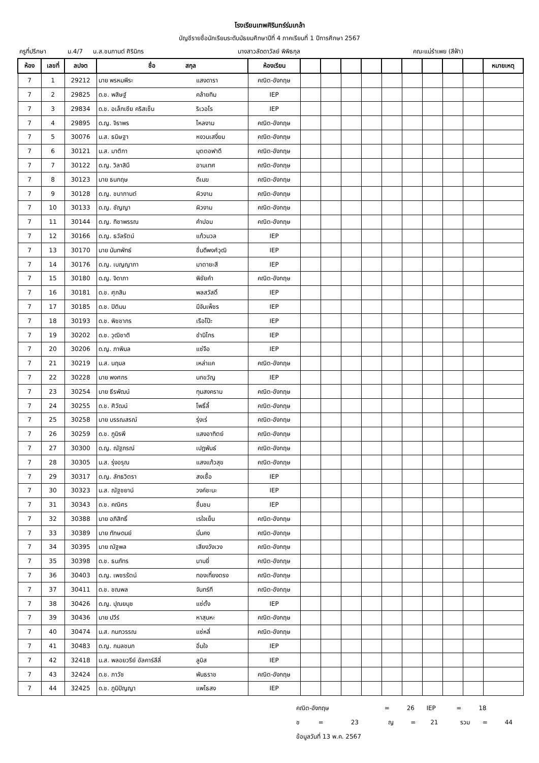โรงเรียนเทพศิรินทร์ร่มเกล้า
บัญชีรายชื่อนักเรียนระดับมัธยมศึกษาปีที่ 4 ภาคเรียนที่ 1 ปีการศึกษา 2567
ครูที่ปรึกษา ม.4/7 น.ส.ชนกานต์ ศิรินิกร นางสาวลัดดาวัลย์ พิพิธกุล คณะแม่รำเพย (สีฟ้า)
| ห้อง | เลขที่ | ลปจต | ชื่อ สกุล | | ห้องเรียน | | | | | | | | | | หมายเหตุ |
| --- | --- | --- | --- | --- | --- | --- | --- | --- | --- | --- | --- | --- | --- | --- | --- |
| 7 | 1 | 29212 | นาย พรหมพีระ | แสงดารา | คณิต-อังกฤษ | | | | | | | | | | |
| 7 | 2 | 29825 | ด.ช. พสิษฐ์ | คล้ายทิม | IEP | | | | | | | | | | |
| 7 | 3 | 29834 | ด.ช. อเล็กเซีย คริสเซ็น | ริเวอโร | IEP | | | | | | | | | | |
| 7 | 4 | 29895 | ด.ญ. จิราพร | ไหลงาม | คณิต-อังกฤษ | | | | | | | | | | |
| 7 | 5 | 30076 | น.ส. ธนิษฐา | หงวนเสงี่ยม | คณิต-อังกฤษ | | | | | | | | | | |
| 7 | 6 | 30121 | น.ส. มาติกา | มุตตอฟาดี | คณิต-อังกฤษ | | | | | | | | | | |
| 7 | 7 | 30122 | ด.ญ. วิลาสินี | อามเทศ | คณิต-อังกฤษ | | | | | | | | | | |
| 7 | 8 | 30123 | นาย ธนกฤษ | ดีเมฆ | คณิต-อังกฤษ | | | | | | | | | | |
| 7 | 9 | 30128 | ด.ญ. ชนากานต์ | ผิวงาม | คณิต-อังกฤษ | | | | | | | | | | |
| 7 | 10 | 30133 | ด.ญ. ชัญญา | ผิวงาม | คณิต-อังกฤษ | | | | | | | | | | |
| 7 | 11 | 30144 | ด.ญ. ทิชาพรรณ | คำปอม | คณิต-อังกฤษ | | | | | | | | | | |
| 7 | 12 | 30166 | ด.ญ. ธวัลรัตน์ | แก้วนวล | IEP | | | | | | | | | | |
| 7 | 13 | 30170 | นาย นันทพัทธ์ | ชื่นดีพงศ์วุฒิ | IEP | | | | | | | | | | |
| 7 | 14 | 30176 | ด.ญ. เบญญาภา | มาตายะสี | IEP | | | | | | | | | | |
| 7 | 15 | 30180 | ด.ญ. จิดาภา | พิชัยคำ | คณิต-อังกฤษ | | | | | | | | | | |
| 7 | 16 | 30181 | ด.ช. ศุภสิน | พลสวัสดิ์ | IEP | | | | | | | | | | |
| 7 | 17 | 30185 | ด.ช. ปิติมน | มีจันเพ็ชร | IEP | | | | | | | | | | |
| 7 | 18 | 30193 | ด.ช. พิชชากร | เรือโป๊ะ | IEP | | | | | | | | | | |
| 7 | 19 | 30202 | ด.ช. วุฒิชาติ | ชำนิไกร | IEP | | | | | | | | | | |
| 7 | 20 | 30206 | ด.ญ. ภาพิมล | แซ่จือ | IEP | | | | | | | | | | |
| 7 | 21 | 30219 | น.ส. นฤมล | เหล่าแค | คณิต-อังกฤษ | | | | | | | | | | |
| 7 | 22 | 30228 | นาย พงศกร | นกขวัญ | IEP | | | | | | | | | | |
| 7 | 23 | 30254 | นาย ธีรพัฒน์ | ทุมสงคราม | คณิต-อังกฤษ | | | | | | | | | | |
| 7 | 24 | 30255 | ด.ช. ศิวัฒน์ | โพธิ์ลี้ | คณิต-อังกฤษ | | | | | | | | | | |
| 7 | 25 | 30258 | นาย บรรณสรณ์ | รุ่งเร่ | คณิต-อังกฤษ | | | | | | | | | | |
| 7 | 26 | 30259 | ด.ช. ภูมิรพี | แสงอาทิตย์ | คณิต-อังกฤษ | | | | | | | | | | |
| 7 | 27 | 30300 | ด.ญ. ณัฐภรณ์ | เปฏพันธ์ | คณิต-อังกฤษ | | | | | | | | | | |
| 7 | 28 | 30305 | น.ส. รุ่งอรุณ | แสงแก้วสุข | คณิต-อังกฤษ | | | | | | | | | | |
| 7 | 29 | 30317 | ด.ญ. ลัทธวิตรา | สงเชื้อ | IEP | | | | | | | | | | |
| 7 | 30 | 30323 | น.ส. ณัฐชยาน์ | วงค์ชะนะ | IEP | | | | | | | | | | |
| 7 | 31 | 30343 | ด.ช. คณิศร | ชื่นชม | IEP | | | | | | | | | | |
| 7 | 32 | 30388 | นาย อภิสิทธิ์ | เรใจเย็น | คณิต-อังกฤษ | | | | | | | | | | |
| 7 | 33 | 30389 | นาย ทักษดนย์ | มั่นคง | คณิต-อังกฤษ | | | | | | | | | | |
| 7 | 34 | 30395 | นาย ณัฐพล | เสียงวังเวง | คณิต-อังกฤษ | | | | | | | | | | |
| 7 | 35 | 30398 | ด.ช. ธนภัทร | นามยี่ | คณิต-อังกฤษ | | | | | | | | | | |
| 7 | 36 | 30403 | ด.ญ. เพชรรัตน์ | ทองเที่ยงตรง | คณิต-อังกฤษ | | | | | | | | | | |
| 7 | 37 | 30411 | ด.ช. ชณพล | จันทร์ที | คณิต-อังกฤษ | | | | | | | | | | |
| 7 | 38 | 30426 | ด.ญ. ปุณยนุช | แซ่ตั้ง | IEP | | | | | | | | | | |
| 7 | 39 | 30436 | นาย ปวีร์ | หาสุนหะ | คณิต-อังกฤษ | | | | | | | | | | |
| 7 | 40 | 30474 | น.ส. กนกวรรณ | แซ่หลี่ | คณิต-อังกฤษ | | | | | | | | | | |
| 7 | 41 | 30483 | ด.ญ. กมลชนก | อิ่มใจ | IEP | | | | | | | | | | |
| 7 | 42 | 32418 | น.ส. พลอยวรีย์ อัลคาร์ลีลี่ | ลูบิส | IEP | | | | | | | | | | |
| 7 | 43 | 32424 | ด.ช. ภาวัช | พันธราช | คณิต-อังกฤษ | | | | | | | | | | |
| 7 | 44 | 32425 | ด.ช. ภูมิปัญญา | แพไธสง | IEP | | | | | | | | | | |
คณิต-อังกฤษ = 26 IEP = 18
ช = 23 ญ = 21 รวม = 44
ข้อมูลวันที่ 13 พ.ค. 2567